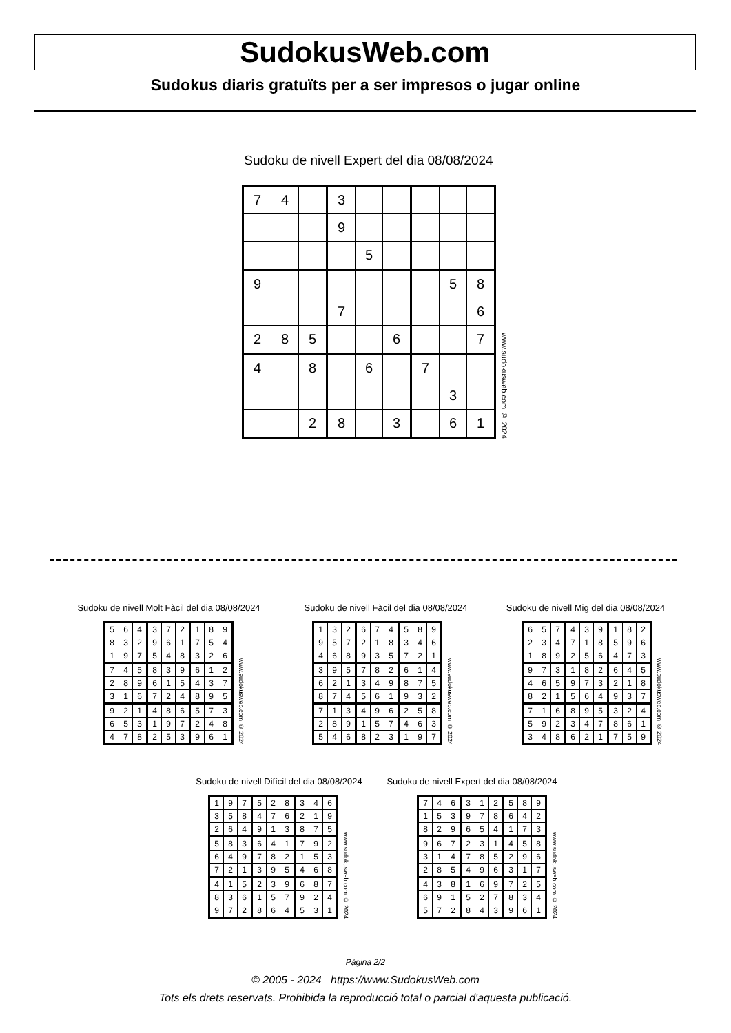SudokusWeb.com
Sudokus diaris gratuïts per a ser impresos o jugar online
Sudoku de nivell Expert del dia 08/08/2024
| 7 | 4 | | 3 | | | | | |
| | | | 9 | | | | | |
| | | | | 5 | | | | |
| 9 | | | | | | | 5 | 8 |
| | | | 7 | | | | | 6 |
| 2 | 8 | 5 | | | 6 | | | 7 |
| 4 | | 8 | | 6 | | 7 | | |
| | | | | | | | 3 | |
| | | 2 | 8 | | 3 | | 6 | 1 |
www.sudokusweb.com © 2024
Sudoku de nivell Molt Fàcil del dia 08/08/2024
| 5 | 6 | 4 | 3 | 7 | 2 | 1 | 8 | 9 |
| 8 | 3 | 2 | 9 | 6 | 1 | 7 | 5 | 4 |
| 1 | 9 | 7 | 5 | 4 | 8 | 3 | 2 | 6 |
| 7 | 4 | 5 | 8 | 3 | 9 | 6 | 1 | 2 |
| 2 | 8 | 9 | 6 | 1 | 5 | 4 | 3 | 7 |
| 3 | 1 | 6 | 7 | 2 | 4 | 8 | 9 | 5 |
| 9 | 2 | 1 | 4 | 8 | 6 | 5 | 7 | 3 |
| 6 | 5 | 3 | 1 | 9 | 7 | 2 | 4 | 8 |
| 4 | 7 | 8 | 2 | 5 | 3 | 9 | 6 | 1 |
www.sudokusweb.com © 2024
Sudoku de nivell Fàcil del dia 08/08/2024
| 1 | 3 | 2 | 6 | 7 | 4 | 5 | 8 | 9 |
| 9 | 5 | 7 | 2 | 1 | 8 | 3 | 4 | 6 |
| 4 | 6 | 8 | 9 | 3 | 5 | 7 | 2 | 1 |
| 3 | 9 | 5 | 7 | 8 | 2 | 6 | 1 | 4 |
| 6 | 2 | 1 | 3 | 4 | 9 | 8 | 7 | 5 |
| 8 | 7 | 4 | 5 | 6 | 1 | 9 | 3 | 2 |
| 7 | 1 | 3 | 4 | 9 | 6 | 2 | 5 | 8 |
| 2 | 8 | 9 | 1 | 5 | 7 | 4 | 6 | 3 |
| 5 | 4 | 6 | 8 | 2 | 3 | 1 | 9 | 7 |
www.sudokusweb.com © 2024
Sudoku de nivell Mig del dia 08/08/2024
| 6 | 5 | 7 | 4 | 3 | 9 | 1 | 8 | 2 |
| 2 | 3 | 4 | 7 | 1 | 8 | 5 | 9 | 6 |
| 1 | 8 | 9 | 2 | 5 | 6 | 4 | 7 | 3 |
| 9 | 7 | 3 | 1 | 8 | 2 | 6 | 4 | 5 |
| 4 | 6 | 5 | 9 | 7 | 3 | 2 | 1 | 8 |
| 8 | 2 | 1 | 5 | 6 | 4 | 9 | 3 | 7 |
| 7 | 1 | 6 | 8 | 9 | 5 | 3 | 2 | 4 |
| 5 | 9 | 2 | 3 | 4 | 7 | 8 | 6 | 1 |
| 3 | 4 | 8 | 6 | 2 | 1 | 7 | 5 | 9 |
www.sudokusweb.com © 2024
Sudoku de nivell Difícil del dia 08/08/2024
| 1 | 9 | 7 | 5 | 2 | 8 | 3 | 4 | 6 |
| 3 | 5 | 8 | 4 | 7 | 6 | 2 | 1 | 9 |
| 2 | 6 | 4 | 9 | 1 | 3 | 8 | 7 | 5 |
| 5 | 8 | 3 | 6 | 4 | 1 | 7 | 9 | 2 |
| 6 | 4 | 9 | 7 | 8 | 2 | 1 | 5 | 3 |
| 7 | 2 | 1 | 3 | 9 | 5 | 4 | 6 | 8 |
| 4 | 1 | 5 | 2 | 3 | 9 | 6 | 8 | 7 |
| 8 | 3 | 6 | 1 | 5 | 7 | 9 | 2 | 4 |
| 9 | 7 | 2 | 8 | 6 | 4 | 5 | 3 | 1 |
www.sudokusweb.com © 2024
Sudoku de nivell Expert del dia 08/08/2024
| 7 | 4 | 6 | 3 | 1 | 2 | 5 | 8 | 9 |
| 1 | 5 | 3 | 9 | 7 | 8 | 6 | 4 | 2 |
| 8 | 2 | 9 | 6 | 5 | 4 | 1 | 7 | 3 |
| 9 | 6 | 7 | 2 | 3 | 1 | 4 | 5 | 8 |
| 3 | 1 | 4 | 7 | 8 | 5 | 2 | 9 | 6 |
| 2 | 8 | 5 | 4 | 9 | 6 | 3 | 1 | 7 |
| 4 | 3 | 8 | 1 | 6 | 9 | 7 | 2 | 5 |
| 6 | 9 | 1 | 5 | 2 | 7 | 8 | 3 | 4 |
| 5 | 7 | 2 | 8 | 4 | 3 | 9 | 6 | 1 |
www.sudokusweb.com © 2024
Pàgina 2/2
© 2005 - 2024 https://www.SudokusWeb.com
Tots els drets reservats. Prohibida la reproducció total o parcial d'aquesta publicació.